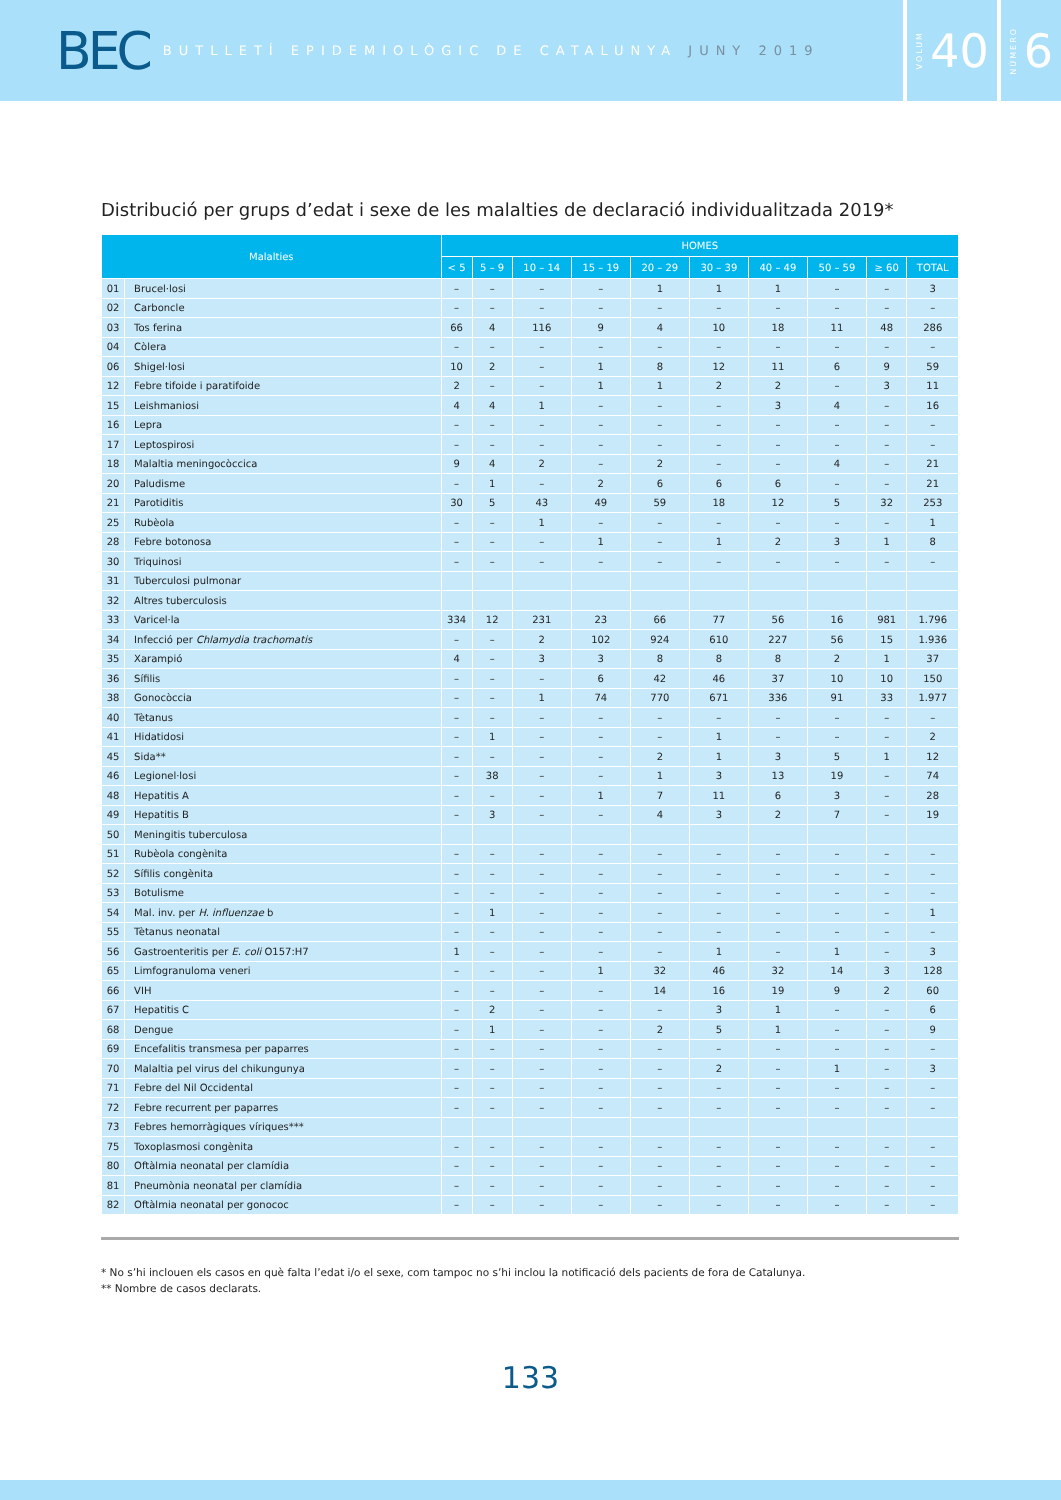BEC BUTLLETÍ EPIDEMIOLÒGIC DE CATALUNYA JUNY 2019
VOLUM 40
NÚMERO 6
Distribució per grups d’edat i sexe de les malalties de declaració individualitzada 2019*
| Malalties | | HOMES | | | | | | | | | |
| --- | --- | --- | --- | --- | --- | --- | --- | --- | --- | --- | --- |
| | | < 5 | 5 – 9 | 10 – 14 | 15 – 19 | 20 – 29 | 30 – 39 | 40 – 49 | 50 – 59 | ≥ 60 | TOTAL |
| 01 | Brucel·losi | – | – | – | – | 1 | 1 | 1 | – | – | 3 |
| 02 | Carboncle | – | – | – | – | – | – | – | – | – | – |
| 03 | Tos ferina | 66 | 4 | 116 | 9 | 4 | 10 | 18 | 11 | 48 | 286 |
| 04 | Còlera | – | – | – | – | – | – | – | – | – | – |
| 06 | Shigel·losi | 10 | 2 | – | 1 | 8 | 12 | 11 | 6 | 9 | 59 |
| 12 | Febre tifoide i paratifoide | 2 | – | – | 1 | 1 | 2 | 2 | – | 3 | 11 |
| 15 | Leishmaniosi | 4 | 4 | 1 | – | – | – | 3 | 4 | – | 16 |
| 16 | Lepra | – | – | – | – | – | – | – | – | – | – |
| 17 | Leptospirosi | – | – | – | – | – | – | – | – | – | – |
| 18 | Malaltia meningocòccica | 9 | 4 | 2 | – | 2 | – | – | 4 | – | 21 |
| 20 | Paludisme | – | 1 | – | 2 | 6 | 6 | 6 | – | – | 21 |
| 21 | Parotiditis | 30 | 5 | 43 | 49 | 59 | 18 | 12 | 5 | 32 | 253 |
| 25 | Rubèola | – | – | 1 | – | – | – | – | – | – | 1 |
| 28 | Febre botonosa | – | – | – | 1 | – | 1 | 2 | 3 | 1 | 8 |
| 30 | Triquinosi | – | – | – | – | – | – | – | – | – | – |
| 31 | Tuberculosi pulmonar | | | | | | | | | | |
| 32 | Altres tuberculosis | | | | | | | | | | |
| 33 | Varicel·la | 334 | 12 | 231 | 23 | 66 | 77 | 56 | 16 | 981 | 1.796 |
| 34 | Infecció per Chlamydia trachomatis | – | – | 2 | 102 | 924 | 610 | 227 | 56 | 15 | 1.936 |
| 35 | Xarampió | 4 | – | 3 | 3 | 8 | 8 | 8 | 2 | 1 | 37 |
| 36 | Sífilis | – | – | – | 6 | 42 | 46 | 37 | 10 | 10 | 150 |
| 38 | Gonocòccia | – | – | 1 | 74 | 770 | 671 | 336 | 91 | 33 | 1.977 |
| 40 | Tètanus | – | – | – | – | – | – | – | – | – | – |
| 41 | Hidatidosi | – | 1 | – | – | – | 1 | – | – | – | 2 |
| 45 | Sida** | – | – | – | – | 2 | 1 | 3 | 5 | 1 | 12 |
| 46 | Legionel·losi | – | 38 | – | – | 1 | 3 | 13 | 19 | – | 74 |
| 48 | Hepatitis A | – | – | – | 1 | 7 | 11 | 6 | 3 | – | 28 |
| 49 | Hepatitis B | – | 3 | – | – | 4 | 3 | 2 | 7 | – | 19 |
| 50 | Meningitis tuberculosa | | | | | | | | | | |
| 51 | Rubèola congènita | – | – | – | – | – | – | – | – | – | – |
| 52 | Sífilis congènita | – | – | – | – | – | – | – | – | – | – |
| 53 | Botulisme | – | – | – | – | – | – | – | – | – | – |
| 54 | Mal. inv. per H. influenzae b | – | 1 | – | – | – | – | – | – | – | 1 |
| 55 | Tètanus neonatal | – | – | – | – | – | – | – | – | – | – |
| 56 | Gastroenteritis per E. coli O157:H7 | 1 | – | – | – | – | 1 | – | 1 | – | 3 |
| 65 | Limfogranuloma veneri | – | – | – | 1 | 32 | 46 | 32 | 14 | 3 | 128 |
| 66 | VIH | – | – | – | – | 14 | 16 | 19 | 9 | 2 | 60 |
| 67 | Hepatitis C | – | 2 | – | – | – | 3 | 1 | – | – | 6 |
| 68 | Dengue | – | 1 | – | – | 2 | 5 | 1 | – | – | 9 |
| 69 | Encefalitis transmesa per paparres | – | – | – | – | – | – | – | – | – | – |
| 70 | Malaltia pel virus del chikungunya | – | – | – | – | – | 2 | – | 1 | – | 3 |
| 71 | Febre del Nil Occidental | – | – | – | – | – | – | – | – | – | – |
| 72 | Febre recurrent per paparres | – | – | – | – | – | – | – | – | – | – |
| 73 | Febres hemorràgiques víriques*** | | | | | | | | | | |
| 75 | Toxoplasmosi congènita | – | – | – | – | – | – | – | – | – | – |
| 80 | Oftàlmia neonatal per clamídia | – | – | – | – | – | – | – | – | – | – |
| 81 | Pneumònia neonatal per clamídia | – | – | – | – | – | – | – | – | – | – |
| 82 | Oftàlmia neonatal per gonococ | – | – | – | – | – | – | – | – | – | – |
* No s’hi inclouen els casos en què falta l’edat i/o el sexe, com tampoc no s’hi inclou la notificació dels pacients de fora de Catalunya.
** Nombre de casos declarats.
133